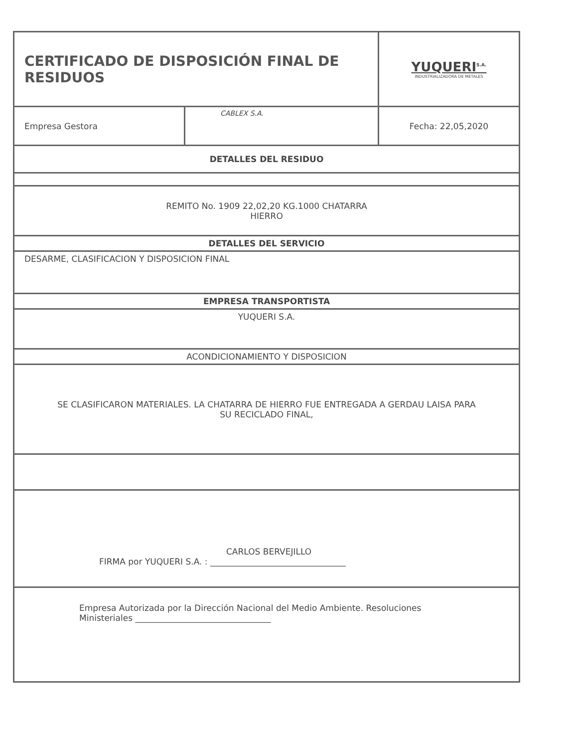| CERTIFICADO DE DISPOSICIÓN FINAL DE RESIDUOS | | YUQUERI<sup>S.A.</sup> INDUSTRIALIZADORA DE METALES |
| Empresa Gestora | CABLEX S.A. | Fecha: 22,05,2020 |
| DETALLES DEL RESIDUO | | |
| REMITO No. 1909 22,02,20 KG.1000 CHATARRA HIERRO | | |
| DETALLES DEL SERVICIO | | |
| DESARME, CLASIFICACION Y DISPOSICION FINAL | | |
| EMPRESA TRANSPORTISTA | | |
| YUQUERI S.A. | | |
| ACONDICIONAMIENTO Y DISPOSICION | | |
| SE CLASIFICARON MATERIALES. LA CHATARRA DE HIERRO FUE ENTREGADA A GERDAU LAISA PARA SU RECICLADO FINAL, | | |
| CARLOS BERVEJILLO FIRMA por YUQUERI S.A. : ________________________________ | | |
| Empresa Autorizada por la Dirección Nacional del Medio Ambiente. Resoluciones Ministeriales ________________________________ | | |